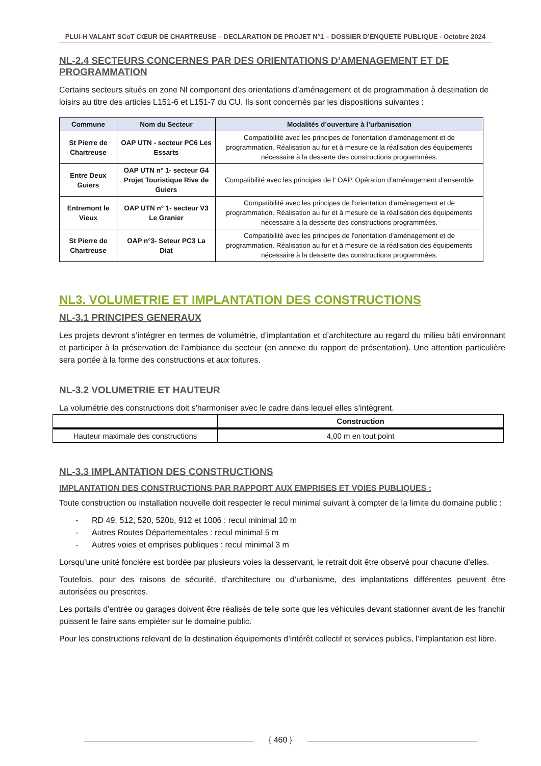PLUi-H VALANT SCoT CŒUR DE CHARTREUSE – DECLARATION DE PROJET N°1 – DOSSIER D’ENQUETE PUBLIQUE - Octobre 2024
NL-2.4 SECTEURS CONCERNES PAR DES ORIENTATIONS D’AMENAGEMENT ET DE PROGRAMMATION
Certains secteurs situés en zone Nl comportent des orientations d’aménagement et de programmation à destination de loisirs au titre des articles L151-6 et L151-7 du CU. Ils sont concernés par les dispositions suivantes :
| Commune | Nom du Secteur | Modalités d’ouverture à l’urbanisation |
| --- | --- | --- |
| St Pierre de Chartreuse | OAP UTN - secteur PC6 Les Essarts | Compatibilité avec les principes de l'orientation d'aménagement et de programmation. Réalisation au fur et à mesure de la réalisation des équipements nécessaire à la desserte des constructions programmées. |
| Entre Deux Guiers | OAP UTN n° 1- secteur G4 Projet Touristique Rive de Guiers | Compatibilité avec les principes de l' OAP. Opération d’aménagement d’ensemble |
| Entremont le Vieux | OAP UTN n° 1- secteur V3 Le Granier | Compatibilité avec les principes de l'orientation d'aménagement et de programmation. Réalisation au fur et à mesure de la réalisation des équipements nécessaire à la desserte des constructions programmées. |
| St Pierre de Chartreuse | OAP n°3- Seteur PC3 La Diat | Compatibilité avec les principes de l'orientation d'aménagement et de programmation. Réalisation au fur et à mesure de la réalisation des équipements nécessaire à la desserte des constructions programmées. |
NL3. VOLUMETRIE ET IMPLANTATION DES CONSTRUCTIONS
NL-3.1 PRINCIPES GENERAUX
Les projets devront s’intégrer en termes de volumétrie, d’implantation et d’architecture au regard du milieu bâti environnant et participer à la préservation de l’ambiance du secteur (en annexe du rapport de présentation). Une attention particulière sera portée à la forme des constructions et aux toitures.
NL-3.2 VOLUMETRIE ET HAUTEUR
La volumétrie des constructions doit s'harmoniser avec le cadre dans lequel elles s’intègrent.
| | Construction |
| Hauteur maximale des constructions | 4,00 m en tout point |
NL-3.3 IMPLANTATION DES CONSTRUCTIONS
IMPLANTATION DES CONSTRUCTIONS PAR RAPPORT AUX EMPRISES ET VOIES PUBLIQUES :
Toute construction ou installation nouvelle doit respecter le recul minimal suivant à compter de la limite du domaine public :
- RD 49, 512, 520, 520b, 912 et 1006 : recul minimal 10 m
- Autres Routes Départementales : recul minimal 5 m
- Autres voies et emprises publiques : recul minimal 3 m
Lorsqu’une unité foncière est bordée par plusieurs voies la desservant, le retrait doit être observé pour chacune d’elles.
Toutefois, pour des raisons de sécurité, d’architecture ou d’urbanisme, des implantations différentes peuvent être autorisées ou prescrites.
Les portails d'entrée ou garages doivent être réalisés de telle sorte que les véhicules devant stationner avant de les franchir puissent le faire sans empiéter sur le domaine public.
Pour les constructions relevant de la destination équipements d’intérêt collectif et services publics, l’implantation est libre.
{ 460 }